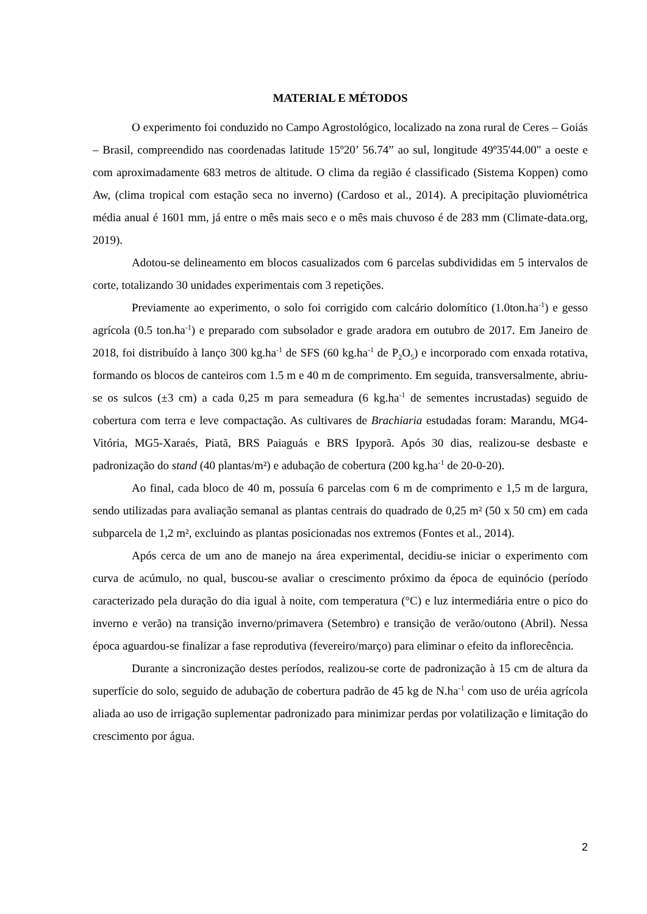MATERIAL E MÉTODOS
O experimento foi conduzido no Campo Agrostológico, localizado na zona rural de Ceres – Goiás – Brasil, compreendido nas coordenadas latitude 15º20’ 56.74” ao sul, longitude 49º35'44.00" a oeste e com aproximadamente 683 metros de altitude. O clima da região é classificado (Sistema Koppen) como Aw, (clima tropical com estação seca no inverno) (Cardoso et al., 2014). A precipitação pluviométrica média anual é 1601 mm, já entre o mês mais seco e o mês mais chuvoso é de 283 mm (Climate-data.org, 2019).
Adotou-se delineamento em blocos casualizados com 6 parcelas subdivididas em 5 intervalos de corte, totalizando 30 unidades experimentais com 3 repetições.
Previamente ao experimento, o solo foi corrigido com calcário dolomítico (1.0ton.ha<sup>-1</sup>) e gesso agrícola (0.5 ton.ha<sup>-1</sup>) e preparado com subsolador e grade aradora em outubro de 2017. Em Janeiro de 2018, foi distribuído à lanço 300 kg.ha<sup>-1</sup> de SFS (60 kg.ha<sup>-1</sup> de P<sub>2</sub>O<sub>5</sub>) e incorporado com enxada rotativa, formando os blocos de canteiros com 1.5 m e 40 m de comprimento. Em seguida, transversalmente, abriu-se os sulcos (±3 cm) a cada 0,25 m para semeadura (6 kg.ha<sup>-1</sup> de sementes incrustadas) seguido de cobertura com terra e leve compactação. As cultivares de Brachiaria estudadas foram: Marandu, MG4-Vitória, MG5-Xaraés, Piatã, BRS Paiaguás e BRS Ipyporã. Após 30 dias, realizou-se desbaste e padronização do stand (40 plantas/m²) e adubação de cobertura (200 kg.ha<sup>-1</sup> de 20-0-20).
Ao final, cada bloco de 40 m, possuía 6 parcelas com 6 m de comprimento e 1,5 m de largura, sendo utilizadas para avaliação semanal as plantas centrais do quadrado de 0,25 m² (50 x 50 cm) em cada subparcela de 1,2 m², excluindo as plantas posicionadas nos extremos (Fontes et al., 2014).
Após cerca de um ano de manejo na área experimental, decidiu-se iniciar o experimento com curva de acúmulo, no qual, buscou-se avaliar o crescimento próximo da época de equinócio (período caracterizado pela duração do dia igual à noite, com temperatura (°C) e luz intermediária entre o pico do inverno e verão) na transição inverno/primavera (Setembro) e transição de verão/outono (Abril). Nessa época aguardou-se finalizar a fase reprodutiva (fevereiro/março) para eliminar o efeito da inflorecência.
Durante a sincronização destes períodos, realizou-se corte de padronização à 15 cm de altura da superfície do solo, seguido de adubação de cobertura padrão de 45 kg de N.ha<sup>-1</sup> com uso de uréia agrícola aliada ao uso de irrigação suplementar padronizado para minimizar perdas por volatilização e limitação do crescimento por água.
2